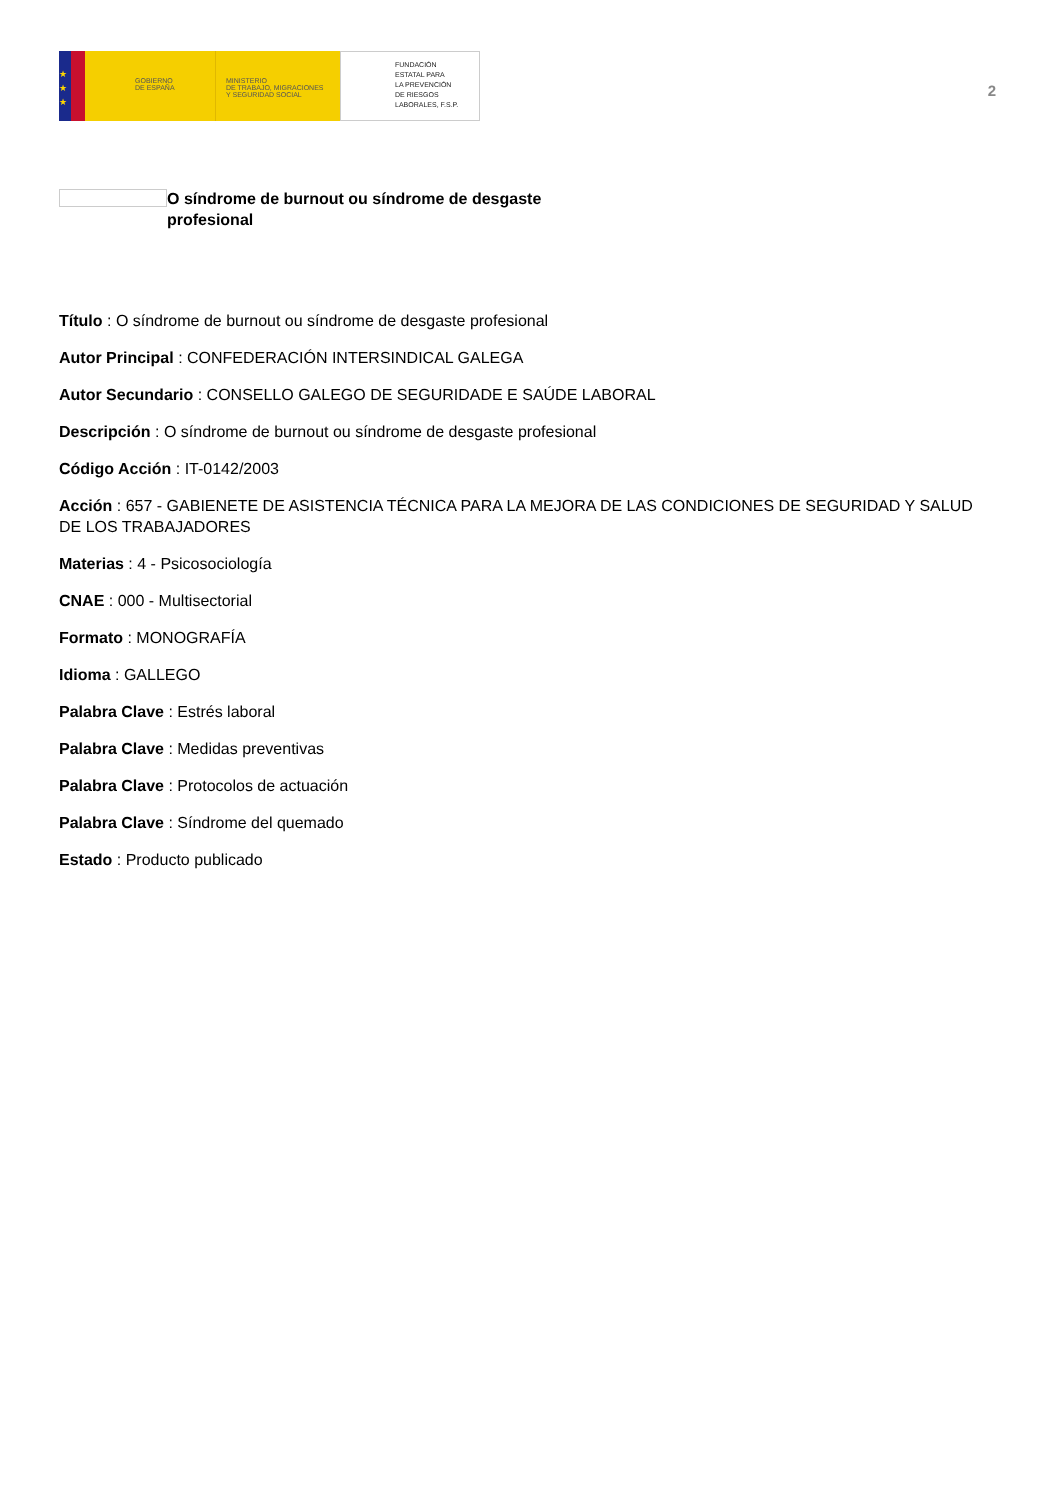★
★
★
GOBIERNO
DE ESPAÑA
MINISTERIO
DE TRABAJO, MIGRACIONES
Y SEGURIDAD SOCIAL
FUNDACIÓN
ESTATAL PARA
LA PREVENCIÓN
DE RIESGOS
LABORALES, F.S.P.
2
O síndrome de burnout ou síndrome de desgaste profesional
Título : O síndrome de burnout ou síndrome de desgaste profesional
Autor Principal : CONFEDERACIÓN INTERSINDICAL GALEGA
Autor Secundario : CONSELLO GALEGO DE SEGURIDADE E SAÚDE LABORAL
Descripción : O síndrome de burnout ou síndrome de desgaste profesional
Código Acción : IT-0142/2003
Acción : 657 - GABIENETE DE ASISTENCIA TÉCNICA PARA LA MEJORA DE LAS CONDICIONES DE SEGURIDAD Y SALUD DE LOS TRABAJADORES
Materias : 4 - Psicosociología
CNAE : 000 - Multisectorial
Formato : MONOGRAFÍA
Idioma : GALLEGO
Palabra Clave : Estrés laboral
Palabra Clave : Medidas preventivas
Palabra Clave : Protocolos de actuación
Palabra Clave : Síndrome del quemado
Estado : Producto publicado